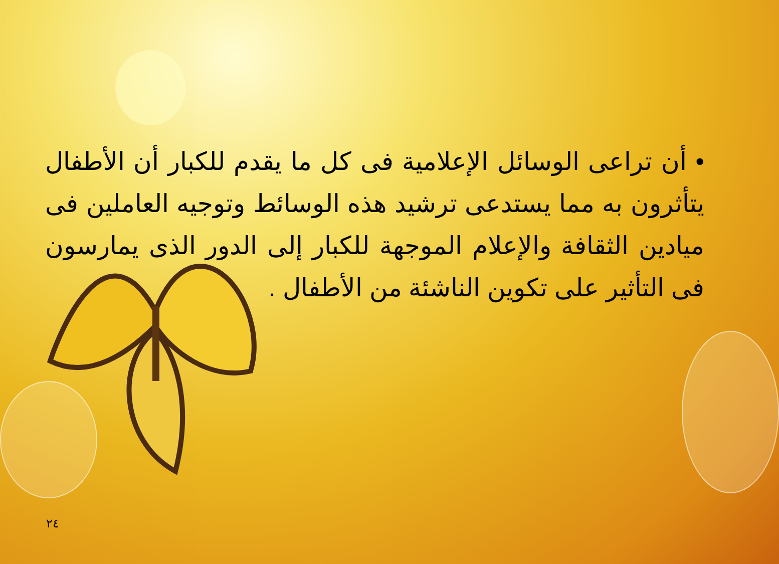• أن تراعى الوسائل الإعلامية فى كل ما يقدم للكبار أن الأطفال يتأثرون به مما يستدعى ترشيد هذه الوسائط وتوجيه العاملين فى ميادين الثقافة والإعلام الموجهة للكبار إلى الدور الذى يمارسون فى التأثير على تكوين الناشئة من الأطفال .
٢٤